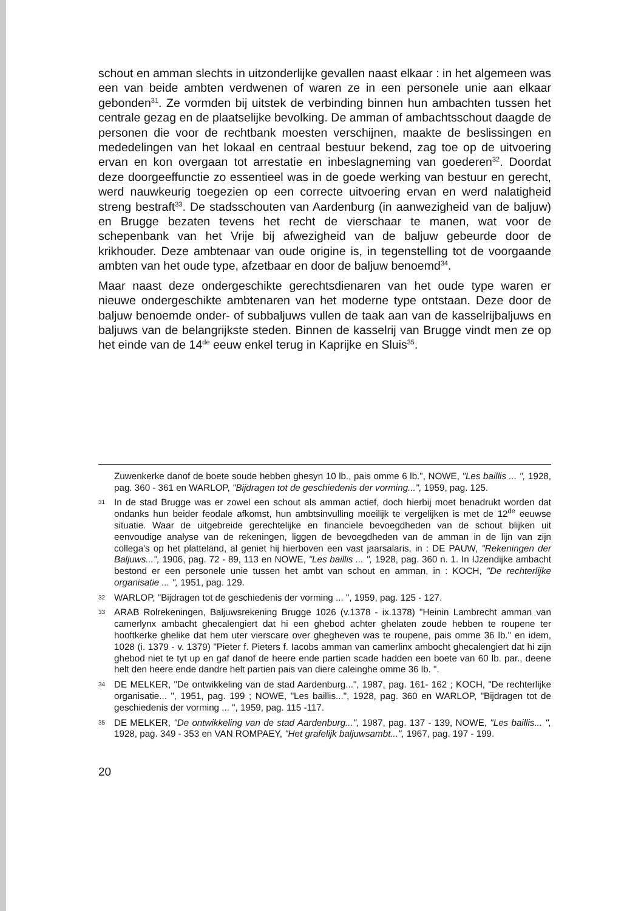schout en amman slechts in uitzonderlijke gevallen naast elkaar : in het algemeen was een van beide ambten verdwenen of waren ze in een personele unie aan elkaar gebonden<sup>31</sup>. Ze vormden bij uitstek de verbinding binnen hun ambachten tussen het centrale gezag en de plaatselijke bevolking. De amman of ambachtsschout daagde de personen die voor de rechtbank moesten verschijnen, maakte de beslissingen en mededelingen van het lokaal en centraal bestuur bekend, zag toe op de uitvoering ervan en kon overgaan tot arrestatie en inbeslagneming van goederen<sup>32</sup>. Doordat deze doorgeeffunctie zo essentieel was in de goede werking van bestuur en gerecht, werd nauwkeurig toegezien op een correcte uitvoering ervan en werd nalatigheid streng bestraft<sup>33</sup>. De stadsschouten van Aardenburg (in aanwezigheid van de baljuw) en Brugge bezaten tevens het recht de vierschaar te manen, wat voor de schepenbank van het Vrije bij afwezigheid van de baljuw gebeurde door de krikhouder. Deze ambtenaar van oude origine is, in tegenstelling tot de voorgaande ambten van het oude type, afzetbaar en door de baljuw benoemd<sup>34</sup>.
Maar naast deze ondergeschikte gerechtsdienaren van het oude type waren er nieuwe ondergeschikte ambtenaren van het moderne type ontstaan. Deze door de baljuw benoemde onder- of subbaljuws vullen de taak aan van de kasselrijbaljuws en baljuws van de belangrijkste steden. Binnen de kasselrij van Brugge vindt men ze op het einde van de 14<sup>de</sup> eeuw enkel terug in Kaprijke en Sluis<sup>35</sup>.
Zuwenkerke danof de boete soude hebben ghesyn 10 lb., pais omme 6 lb.", NOWE, "Les baillis ... ", 1928, pag. 360 - 361 en WARLOP, "Bijdragen tot de geschiedenis der vorming...", 1959, pag. 125.
31 In de stad Brugge was er zowel een schout als amman actief, doch hierbij moet benadrukt worden dat ondanks hun beider feodale afkomst, hun ambtsinvulling moeilijk te vergelijken is met de 12<sup>de</sup> eeuwse situatie. Waar de uitgebreide gerechtelijke en financiele bevoegdheden van de schout blijken uit eenvoudige analyse van de rekeningen, liggen de bevoegdheden van de amman in de lijn van zijn collega's op het platteland, al geniet hij hierboven een vast jaarsalaris, in : DE PAUW, "Rekeningen der Baljuws...", 1906, pag. 72 - 89, 113 en NOWE, "Les baillis ... ", 1928, pag. 360 n. 1. In IJzendijke ambacht bestond er een personele unie tussen het ambt van schout en amman, in : KOCH, "De rechterlijke organisatie ... ", 1951, pag. 129.
32 WARLOP, "Bijdragen tot de geschiedenis der vorming ... ", 1959, pag. 125 - 127.
33 ARAB Rolrekeningen, Baljuwsrekening Brugge 1026 (v.1378 - ix.1378) "Heinin Lambrecht amman van camerlynx ambacht ghecalengiert dat hi een ghebod achter ghelaten zoude hebben te roupene ter hooftkerke ghelike dat hem uter vierscare over ghegheven was te roupene, pais omme 36 lb." en idem, 1028 (i. 1379 - v. 1379) "Pieter f. Pieters f. Iacobs amman van camerlinx ambocht ghecalengiert dat hi zijn ghebod niet te tyt up en gaf danof de heere ende partien scade hadden een boete van 60 lb. par., deene helt den heere ende dandre helt partien pais van diere caleinghe omme 36 lb. ".
34 DE MELKER, "De ontwikkeling van de stad Aardenburg...", 1987, pag. 161- 162 ; KOCH, "De rechterlijke organisatie... ", 1951, pag. 199 ; NOWE, "Les baillis...", 1928, pag. 360 en WARLOP, "Bijdragen tot de geschiedenis der vorming ... ", 1959, pag. 115 -117.
35 DE MELKER, "De ontwikkeling van de stad Aardenburg...", 1987, pag. 137 - 139, NOWE, "Les baillis... ", 1928, pag. 349 - 353 en VAN ROMPAEY, "Het grafelijk baljuwsambt...", 1967, pag. 197 - 199.
20